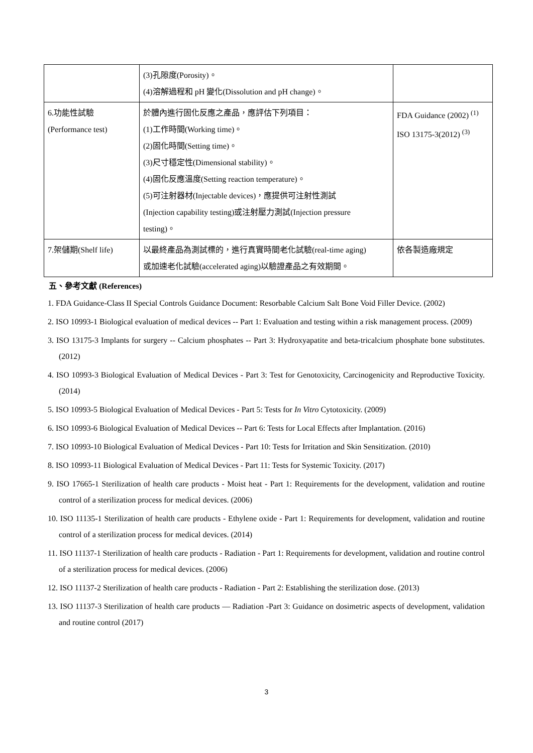| | (3)孔隙度(Porosity)。 (4)溶解過程和 pH 變化(Dissolution and pH change)。 | |
| 6.功能性試驗 (Performance test) | 於體內進行固化反應之產品，應評估下列項目： (1)工作時間(Working time)。 (2)固化時間(Setting time)。 (3)尺寸穩定性(Dimensional stability)。 (4)固化反應溫度(Setting reaction temperature)。 (5)可注射器材(Injectable devices)，應提供可注射性測試 (Injection capability testing)或注射壓力測試(Injection pressure testing)。 | FDA Guidance (2002) <sup>(1)</sup> ISO 13175-3(2012) <sup>(3)</sup> |
| 7.架儲期(Shelf life) | 以最終產品為測試標的，進行真實時間老化試驗(real-time aging) 或加速老化試驗(accelerated aging)以驗證產品之有效期間。 | 依各製造廠規定 |
五、參考文獻 (References)
1. FDA Guidance-Class II Special Controls Guidance Document: Resorbable Calcium Salt Bone Void Filler Device. (2002)
2. ISO 10993-1 Biological evaluation of medical devices -- Part 1: Evaluation and testing within a risk management process. (2009)
3. ISO 13175-3 Implants for surgery -- Calcium phosphates -- Part 3: Hydroxyapatite and beta-tricalcium phosphate bone substitutes. (2012)
4. ISO 10993-3 Biological Evaluation of Medical Devices - Part 3: Test for Genotoxicity, Carcinogenicity and Reproductive Toxicity. (2014)
5. ISO 10993-5 Biological Evaluation of Medical Devices - Part 5: Tests for In Vitro Cytotoxicity. (2009)
6. ISO 10993-6 Biological Evaluation of Medical Devices -- Part 6: Tests for Local Effects after Implantation. (2016)
7. ISO 10993-10 Biological Evaluation of Medical Devices - Part 10: Tests for Irritation and Skin Sensitization. (2010)
8. ISO 10993-11 Biological Evaluation of Medical Devices - Part 11: Tests for Systemic Toxicity. (2017)
9. ISO 17665-1 Sterilization of health care products - Moist heat - Part 1: Requirements for the development, validation and routine control of a sterilization process for medical devices. (2006)
10. ISO 11135-1 Sterilization of health care products - Ethylene oxide - Part 1: Requirements for development, validation and routine control of a sterilization process for medical devices. (2014)
11. ISO 11137-1 Sterilization of health care products - Radiation - Part 1: Requirements for development, validation and routine control of a sterilization process for medical devices. (2006)
12. ISO 11137-2 Sterilization of health care products - Radiation - Part 2: Establishing the sterilization dose. (2013)
13. ISO 11137-3 Sterilization of health care products — Radiation -Part 3: Guidance on dosimetric aspects of development, validation and routine control (2017)
3